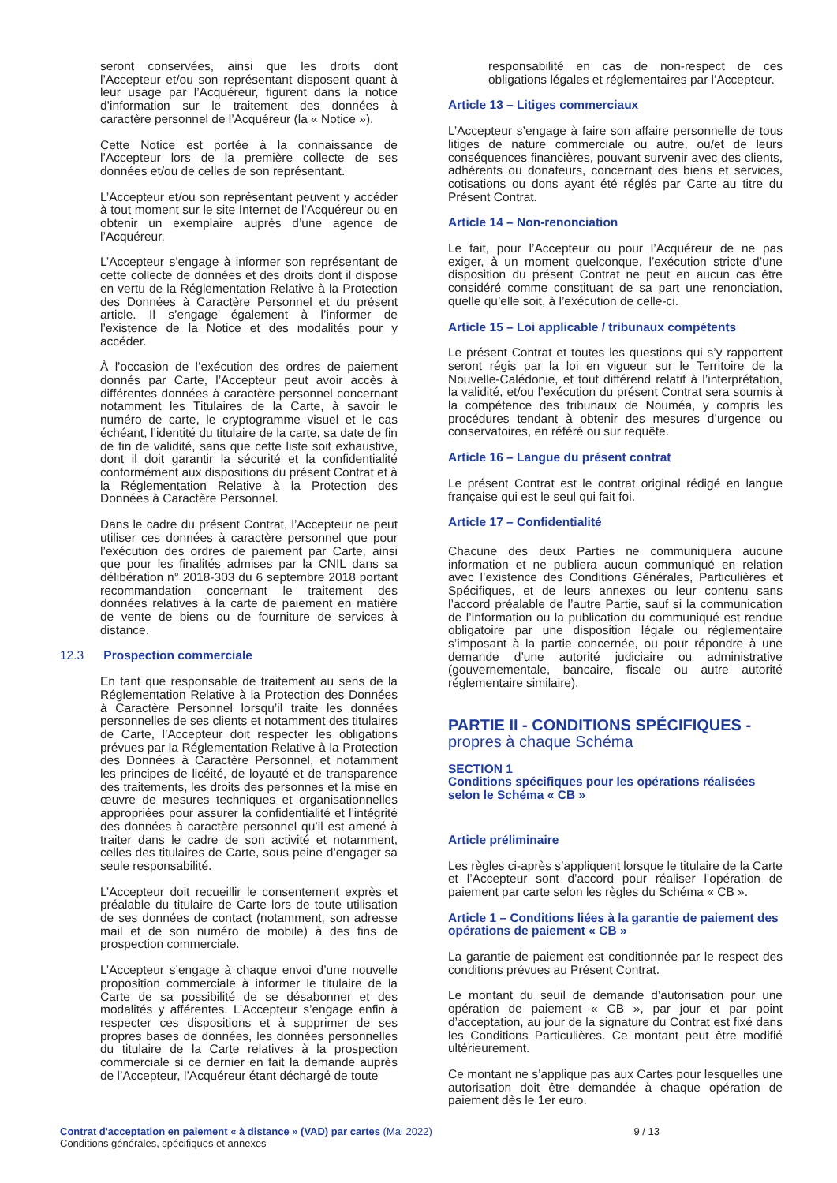seront conservées, ainsi que les droits dont l’Accepteur et/ou son représentant disposent quant à leur usage par l’Acquéreur, figurent dans la notice d’information sur le traitement des données à caractère personnel de l’Acquéreur (la « Notice »).
Cette Notice est portée à la connaissance de l’Accepteur lors de la première collecte de ses données et/ou de celles de son représentant.
L’Accepteur et/ou son représentant peuvent y accéder à tout moment sur le site Internet de l’Acquéreur ou en obtenir un exemplaire auprès d’une agence de l’Acquéreur.
L’Accepteur s’engage à informer son représentant de cette collecte de données et des droits dont il dispose en vertu de la Réglementation Relative à la Protection des Données à Caractère Personnel et du présent article. Il s’engage également à l’informer de l’existence de la Notice et des modalités pour y accéder.
À l’occasion de l’exécution des ordres de paiement donnés par Carte, l’Accepteur peut avoir accès à différentes données à caractère personnel concernant notamment les Titulaires de la Carte, à savoir le numéro de carte, le cryptogramme visuel et le cas échéant, l’identité du titulaire de la carte, sa date de fin de fin de validité, sans que cette liste soit exhaustive, dont il doit garantir la sécurité et la confidentialité conformément aux dispositions du présent Contrat et à la Réglementation Relative à la Protection des Données à Caractère Personnel.
Dans le cadre du présent Contrat, l’Accepteur ne peut utiliser ces données à caractère personnel que pour l’exécution des ordres de paiement par Carte, ainsi que pour les finalités admises par la CNIL dans sa délibération n° 2018-303 du 6 septembre 2018 portant recommandation concernant le traitement des données relatives à la carte de paiement en matière de vente de biens ou de fourniture de services à distance.
12.3 Prospection commerciale
En tant que responsable de traitement au sens de la Réglementation Relative à la Protection des Données à Caractère Personnel lorsqu’il traite les données personnelles de ses clients et notamment des titulaires de Carte, l’Accepteur doit respecter les obligations prévues par la Réglementation Relative à la Protection des Données à Caractère Personnel, et notamment les principes de licéité, de loyauté et de transparence des traitements, les droits des personnes et la mise en œuvre de mesures techniques et organisationnelles appropriées pour assurer la confidentialité et l’intégrité des données à caractère personnel qu’il est amené à traiter dans le cadre de son activité et notamment, celles des titulaires de Carte, sous peine d’engager sa seule responsabilité.
L’Accepteur doit recueillir le consentement exprès et préalable du titulaire de Carte lors de toute utilisation de ses données de contact (notamment, son adresse mail et de son numéro de mobile) à des fins de prospection commerciale.
L’Accepteur s’engage à chaque envoi d’une nouvelle proposition commerciale à informer le titulaire de la Carte de sa possibilité de se désabonner et des modalités y afférentes. L’Accepteur s’engage enfin à respecter ces dispositions et à supprimer de ses propres bases de données, les données personnelles du titulaire de la Carte relatives à la prospection commerciale si ce dernier en fait la demande auprès de l’Accepteur, l’Acquéreur étant déchargé de toute
responsabilité en cas de non-respect de ces obligations légales et réglementaires par l’Accepteur.
Article 13 – Litiges commerciaux
L’Accepteur s’engage à faire son affaire personnelle de tous litiges de nature commerciale ou autre, ou/et de leurs conséquences financières, pouvant survenir avec des clients, adhérents ou donateurs, concernant des biens et services, cotisations ou dons ayant été réglés par Carte au titre du Présent Contrat.
Article 14 – Non-renonciation
Le fait, pour l’Accepteur ou pour l’Acquéreur de ne pas exiger, à un moment quelconque, l’exécution stricte d’une disposition du présent Contrat ne peut en aucun cas être considéré comme constituant de sa part une renonciation, quelle qu’elle soit, à l’exécution de celle-ci.
Article 15 – Loi applicable / tribunaux compétents
Le présent Contrat et toutes les questions qui s’y rapportent seront régis par la loi en vigueur sur le Territoire de la Nouvelle-Calédonie, et tout différend relatif à l’interprétation, la validité, et/ou l’exécution du présent Contrat sera soumis à la compétence des tribunaux de Nouméa, y compris les procédures tendant à obtenir des mesures d’urgence ou conservatoires, en référé ou sur requête.
Article 16 – Langue du présent contrat
Le présent Contrat est le contrat original rédigé en langue française qui est le seul qui fait foi.
Article 17 – Confidentialité
Chacune des deux Parties ne communiquera aucune information et ne publiera aucun communiqué en relation avec l’existence des Conditions Générales, Particulières et Spécifiques, et de leurs annexes ou leur contenu sans l’accord préalable de l’autre Partie, sauf si la communication de l’information ou la publication du communiqué est rendue obligatoire par une disposition légale ou réglementaire s’imposant à la partie concernée, ou pour répondre à une demande d’une autorité judiciaire ou administrative (gouvernementale, bancaire, fiscale ou autre autorité réglementaire similaire).
PARTIE II - CONDITIONS SPÉCIFIQUES -
propres à chaque Schéma
SECTION 1
Conditions spécifiques pour les opérations réalisées selon le Schéma « CB »
Article préliminaire
Les règles ci-après s’appliquent lorsque le titulaire de la Carte et l’Accepteur sont d’accord pour réaliser l’opération de paiement par carte selon les règles du Schéma « CB ».
Article 1 – Conditions liées à la garantie de paiement des opérations de paiement « CB »
La garantie de paiement est conditionnée par le respect des conditions prévues au Présent Contrat.
Le montant du seuil de demande d’autorisation pour une opération de paiement « CB », par jour et par point d’acceptation, au jour de la signature du Contrat est fixé dans les Conditions Particulières. Ce montant peut être modifié ultérieurement.
Ce montant ne s’applique pas aux Cartes pour lesquelles une autorisation doit être demandée à chaque opération de paiement dès le 1er euro.
Contrat d'acceptation en paiement « à distance » (VAD) par cartes (Mai 2022)
Conditions générales, spécifiques et annexes
9 / 13